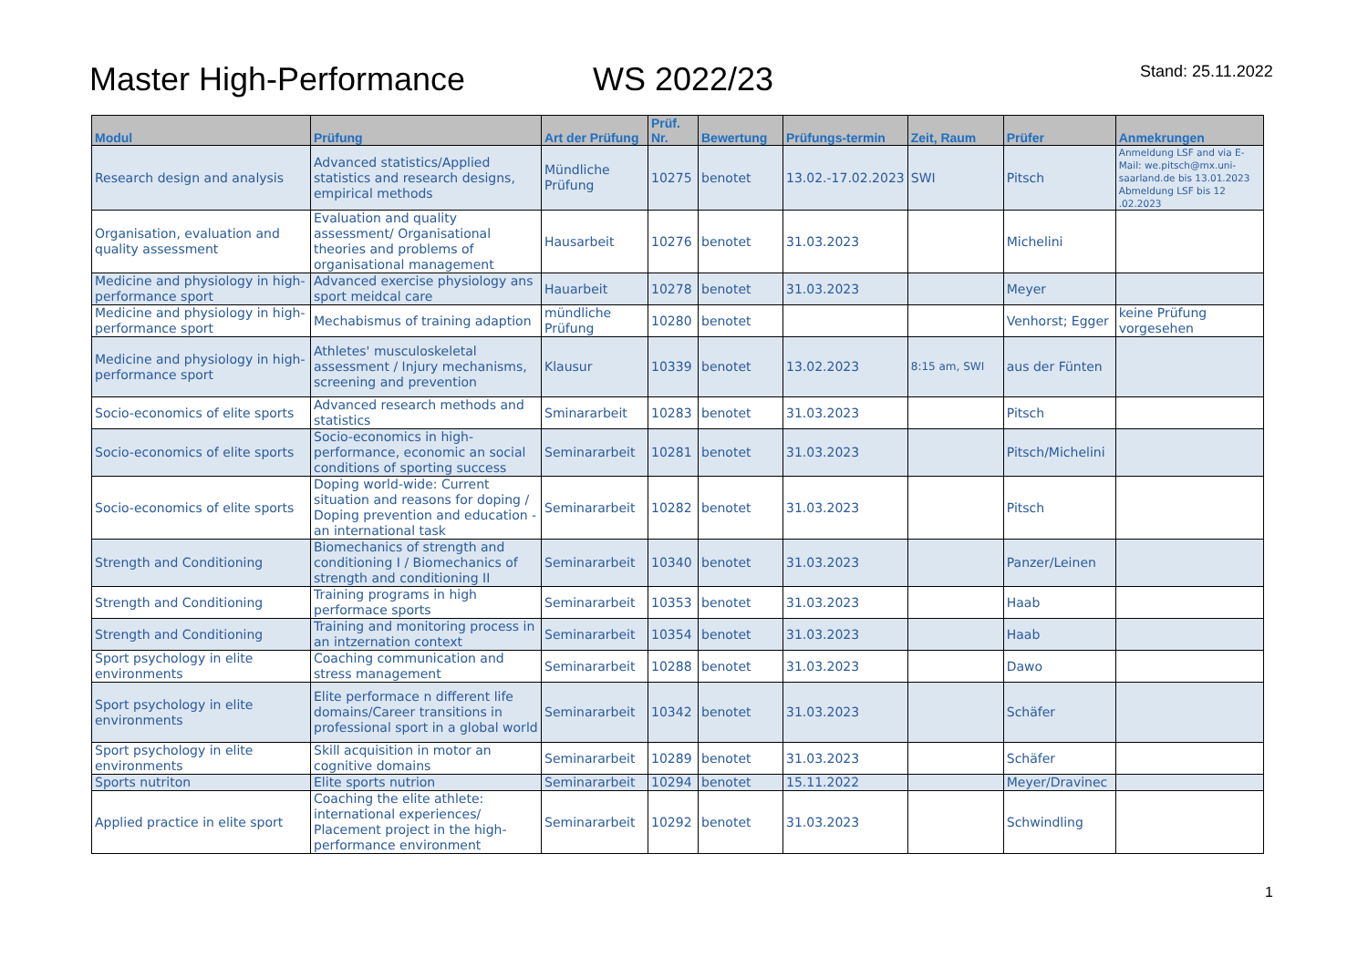Master High-Performance WS 2022/23 Stand: 25.11.2022
| Modul | Prüfung | Art der Prüfung | Prüf. Nr. | Bewertung | Prüfungs-termin | Zeit, Raum | Prüfer | Anmekrungen |
| --- | --- | --- | --- | --- | --- | --- | --- | --- |
| Research design and analysis | Advanced statistics/Applied statistics and research designs, empirical methods | Mündliche Prüfung | 10275 | benotet | 13.02.-17.02.2023 | SWI | Pitsch | Anmeldung LSF and via E-Mail: we.pitsch@mx.uni-saarland.de bis 13.01.2023 Abmeldung LSF bis 12 .02.2023 |
| Organisation, evaluation and quality assessment | Evaluation and quality assessment/ Organisational theories and problems of organisational management | Hausarbeit | 10276 | benotet | 31.03.2023 | | Michelini | |
| Medicine and physiology in high-performance sport | Advanced exercise physiology ans sport meidcal care | Hauarbeit | 10278 | benotet | 31.03.2023 | | Meyer | |
| Medicine and physiology in high-performance sport | Mechabismus of training adaption | mündliche Prüfung | 10280 | benotet | | | Venhorst; Egger | keine Prüfung vorgesehen |
| Medicine and physiology in high-performance sport | Athletes' musculoskeletal assessment / Injury mechanisms, screening and prevention | Klausur | 10339 | benotet | 13.02.2023 | 8:15 am, SWI | aus der Fünten | |
| Socio-economics of elite sports | Advanced research methods and statistics | Sminararbeit | 10283 | benotet | 31.03.2023 | | Pitsch | |
| Socio-economics of elite sports | Socio-economics in high-performance, economic an social conditions of sporting success | Seminararbeit | 10281 | benotet | 31.03.2023 | | Pitsch/Michelini | |
| Socio-economics of elite sports | Doping world-wide: Current situation and reasons for doping / Doping prevention and education - an international task | Seminararbeit | 10282 | benotet | 31.03.2023 | | Pitsch | |
| Strength and Conditioning | Biomechanics of strength and conditioning I / Biomechanics of strength and conditioning II | Seminararbeit | 10340 | benotet | 31.03.2023 | | Panzer/Leinen | |
| Strength and Conditioning | Training programs in high performace sports | Seminararbeit | 10353 | benotet | 31.03.2023 | | Haab | |
| Strength and Conditioning | Training and monitoring process in an intzernation context | Seminararbeit | 10354 | benotet | 31.03.2023 | | Haab | |
| Sport psychology in elite environments | Coaching communication and stress management | Seminararbeit | 10288 | benotet | 31.03.2023 | | Dawo | |
| Sport psychology in elite environments | Elite performace n different life domains/Career transitions in professional sport in a global world | Seminararbeit | 10342 | benotet | 31.03.2023 | | Schäfer | |
| Sport psychology in elite environments | Skill acquisition in motor an cognitive domains | Seminararbeit | 10289 | benotet | 31.03.2023 | | Schäfer | |
| Sports nutriton | Elite sports nutrion | Seminararbeit | 10294 | benotet | 15.11.2022 | | Meyer/Dravinec | |
| Applied practice in elite sport | Coaching the elite athlete: international experiences/ Placement project in the high-performance environment | Seminararbeit | 10292 | benotet | 31.03.2023 | | Schwindling | |
1